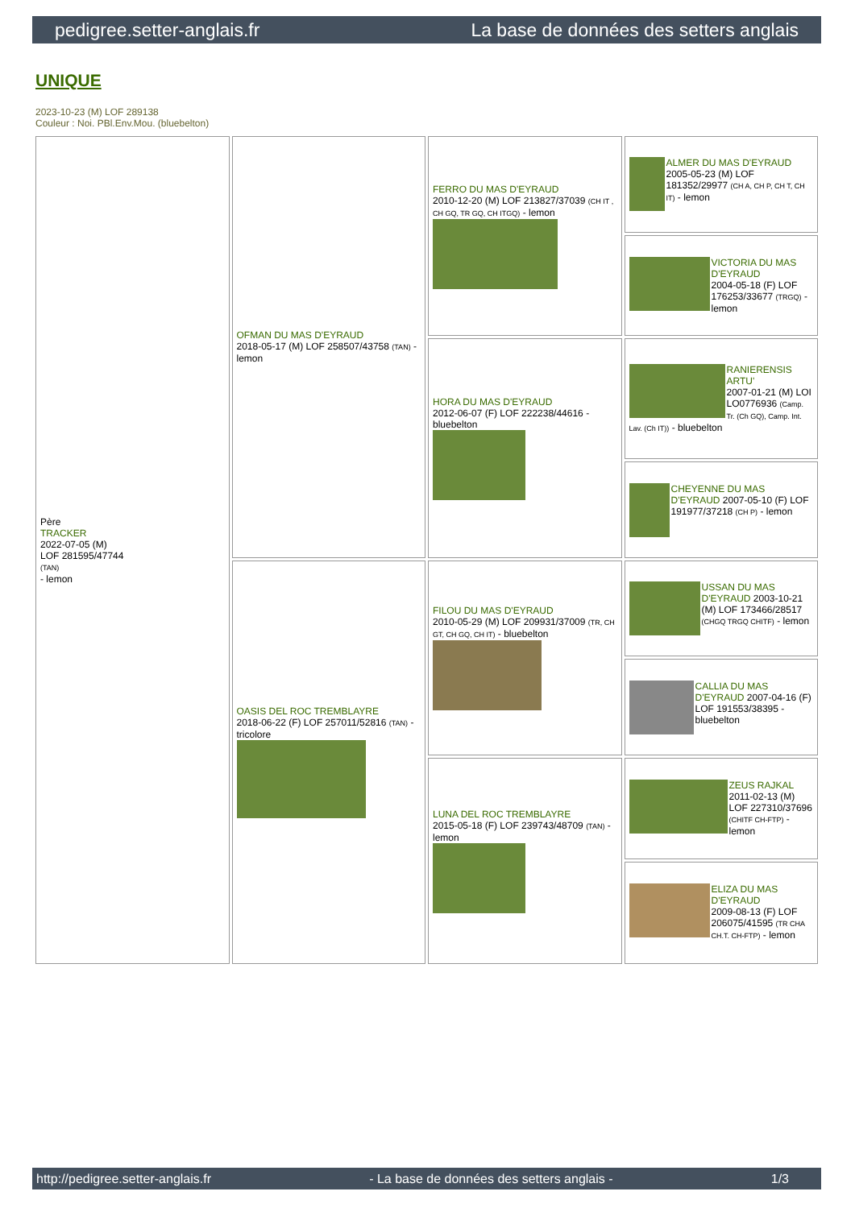pedigree.setter-anglais.fr La base de données des setters anglais
UNIQUE
2023-10-23 (M) LOF 289138
Couleur : Noi. PBl.Env.Mou. (bluebelton)
| Père TRACKER 2022-07-05 (M) LOF 281595/47744 (TAN) - lemon | OFMAN DU MAS D'EYRAUD 2018-05-17 (M) LOF 258507/43758 (TAN) - lemon | FERRO DU MAS D'EYRAUD 2010-12-20 (M) LOF 213827/37039 (CH IT , CH GQ, TR GQ, CH ITGQ) - lemon | ALMER DU MAS D'EYRAUD 2005-05-23 (M) LOF 181352/29977 (CH A, CH P, CH T, CH IT) - lemon |
| | | | VICTORIA DU MAS D'EYRAUD 2004-05-18 (F) LOF 176253/33677 (TRGQ) - lemon |
| | | HORA DU MAS D'EYRAUD 2012-06-07 (F) LOF 222238/44616 - bluebelton | RANIERENSIS ARTU' 2007-01-21 (M) LOI LO0776936 (Camp. Tr. (Ch GQ), Camp. Int. Lav. (Ch IT)) - bluebelton |
| | | | CHEYENNE DU MAS D'EYRAUD 2007-05-10 (F) LOF 191977/37218 (CH P) - lemon |
| | OASIS DEL ROC TREMBLAYRE 2018-06-22 (F) LOF 257011/52816 (TAN) - tricolore | FILOU DU MAS D'EYRAUD 2010-05-29 (M) LOF 209931/37009 (TR, CH GT, CH GQ, CH IT) - bluebelton | USSAN DU MAS D'EYRAUD 2003-10-21 (M) LOF 173466/28517 (CHGQ TRGQ CHITF) - lemon |
| | | | CALLIA DU MAS D'EYRAUD 2007-04-16 (F) LOF 191553/38395 - bluebelton |
| | | LUNA DEL ROC TREMBLAYRE 2015-05-18 (F) LOF 239743/48709 (TAN) - lemon | ZEUS RAJKAL 2011-02-13 (M) LOF 227310/37696 (CHITF CH-FTP) - lemon |
| | | | ELIZA DU MAS D'EYRAUD 2009-08-13 (F) LOF 206075/41595 (TR CHA CH.T. CH-FTP) - lemon |
http://pedigree.setter-anglais.fr - La base de données des setters anglais - 1/3